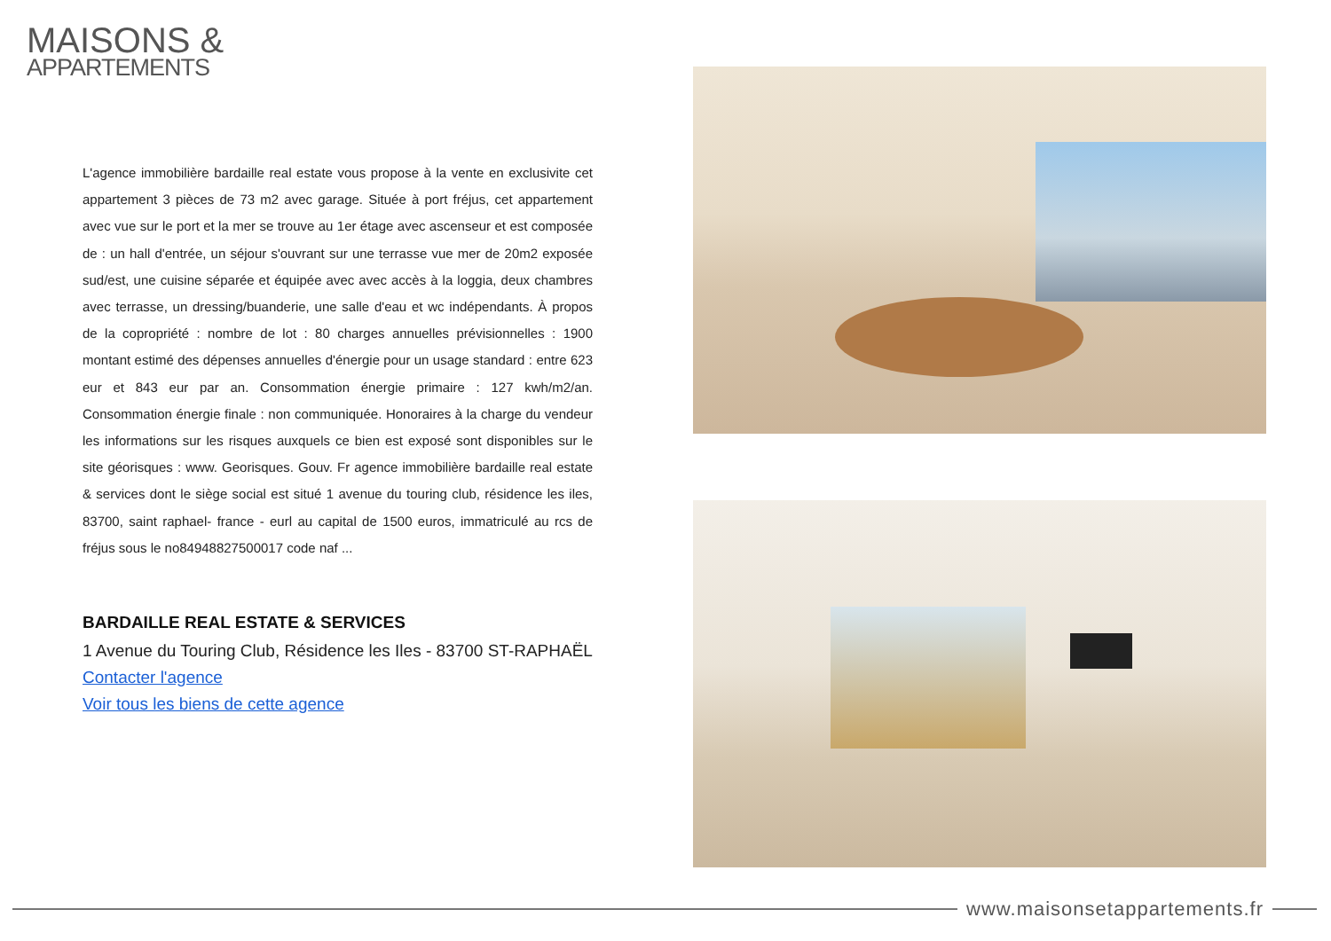MAISONS &
APPARTEMENTS
L'agence immobilière bardaille real estate vous propose à la vente en exclusivite cet appartement 3 pièces de 73 m2 avec garage. Située à port fréjus, cet appartement avec vue sur le port et la mer se trouve au 1er étage avec ascenseur et est composée de : un hall d'entrée, un séjour s'ouvrant sur une terrasse vue mer de 20m2 exposée sud/est, une cuisine séparée et équipée avec avec accès à la loggia, deux chambres avec terrasse, un dressing/buanderie, une salle d'eau et wc indépendants. À propos de la copropriété : nombre de lot : 80 charges annuelles prévisionnelles : 1900 montant estimé des dépenses annuelles d'énergie pour un usage standard : entre 623 eur et 843 eur par an. Consommation énergie primaire : 127 kwh/m2/an. Consommation énergie finale : non communiquée. Honoraires à la charge du vendeur les informations sur les risques auxquels ce bien est exposé sont disponibles sur le site géorisques : www. Georisques. Gouv. Fr agence immobilière bardaille real estate & services dont le siège social est situé 1 avenue du touring club, résidence les iles, 83700, saint raphael- france - eurl au capital de 1500 euros, immatriculé au rcs de fréjus sous le no84948827500017 code naf ...
BARDAILLE REAL ESTATE & SERVICES
1 Avenue du Touring Club, Résidence les Iles - 83700 ST-RAPHAËL
Contacter l'agence
Voir tous les biens de cette agence
www.maisonsetappartements.fr